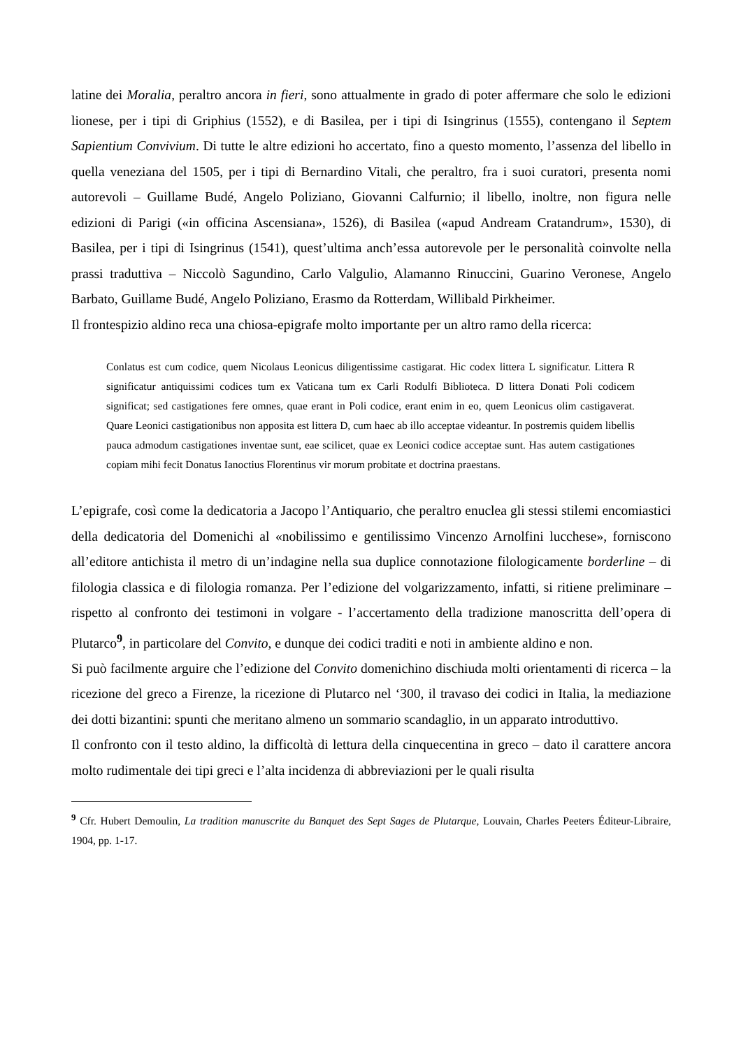latine dei Moralia, peraltro ancora in fieri, sono attualmente in grado di poter affermare che solo le edizioni lionese, per i tipi di Griphius (1552), e di Basilea, per i tipi di Isingrinus (1555), contengano il Septem Sapientium Convivium. Di tutte le altre edizioni ho accertato, fino a questo momento, l’assenza del libello in quella veneziana del 1505, per i tipi di Bernardino Vitali, che peraltro, fra i suoi curatori, presenta nomi autorevoli – Guillame Budé, Angelo Poliziano, Giovanni Calfurnio; il libello, inoltre, non figura nelle edizioni di Parigi («in officina Ascensiana», 1526), di Basilea («apud Andream Cratandrum», 1530), di Basilea, per i tipi di Isingrinus (1541), quest’ultima anch’essa autorevole per le personalità coinvolte nella prassi traduttiva – Niccolò Sagundino, Carlo Valgulio, Alamanno Rinuccini, Guarino Veronese, Angelo Barbato, Guillame Budé, Angelo Poliziano, Erasmo da Rotterdam, Willibald Pirkheimer.
Il frontespizio aldino reca una chiosa-epigrafe molto importante per un altro ramo della ricerca:
Conlatus est cum codice, quem Nicolaus Leonicus diligentissime castigarat. Hic codex littera L significatur. Littera R significatur antiquissimi codices tum ex Vaticana tum ex Carli Rodulfi Biblioteca. D littera Donati Poli codicem significat; sed castigationes fere omnes, quae erant in Poli codice, erant enim in eo, quem Leonicus olim castigaverat. Quare Leonici castigationibus non apposita est littera D, cum haec ab illo acceptae videantur. In postremis quidem libellis pauca admodum castigationes inventae sunt, eae scilicet, quae ex Leonici codice acceptae sunt. Has autem castigationes copiam mihi fecit Donatus Ianoctius Florentinus vir morum probitate et doctrina praestans.
L’epigrafe, così come la dedicatoria a Jacopo l’Antiquario, che peraltro enuclea gli stessi stilemi encomiastici della dedicatoria del Domenichi al «nobilissimo e gentilissimo Vincenzo Arnolfini lucchese», forniscono all’editore antichista il metro di un’indagine nella sua duplice connotazione filologicamente borderline – di filologia classica e di filologia romanza. Per l’edizione del volgarizzamento, infatti, si ritiene preliminare – rispetto al confronto dei testimoni in volgare - l’accertamento della tradizione manoscritta dell’opera di Plutarco<sup>9</sup>, in particolare del Convito, e dunque dei codici traditi e noti in ambiente aldino e non.
Si può facilmente arguire che l’edizione del Convito domenichino dischiuda molti orientamenti di ricerca – la ricezione del greco a Firenze, la ricezione di Plutarco nel ‘300, il travaso dei codici in Italia, la mediazione dei dotti bizantini: spunti che meritano almeno un sommario scandaglio, in un apparato introduttivo.
Il confronto con il testo aldino, la difficoltà di lettura della cinquecentina in greco – dato il carattere ancora molto rudimentale dei tipi greci e l’alta incidenza di abbreviazioni per le quali risulta
<sup>9</sup> Cfr. Hubert Demoulin, La tradition manuscrite du Banquet des Sept Sages de Plutarque, Louvain, Charles Peeters Éditeur-Libraire, 1904, pp. 1-17.